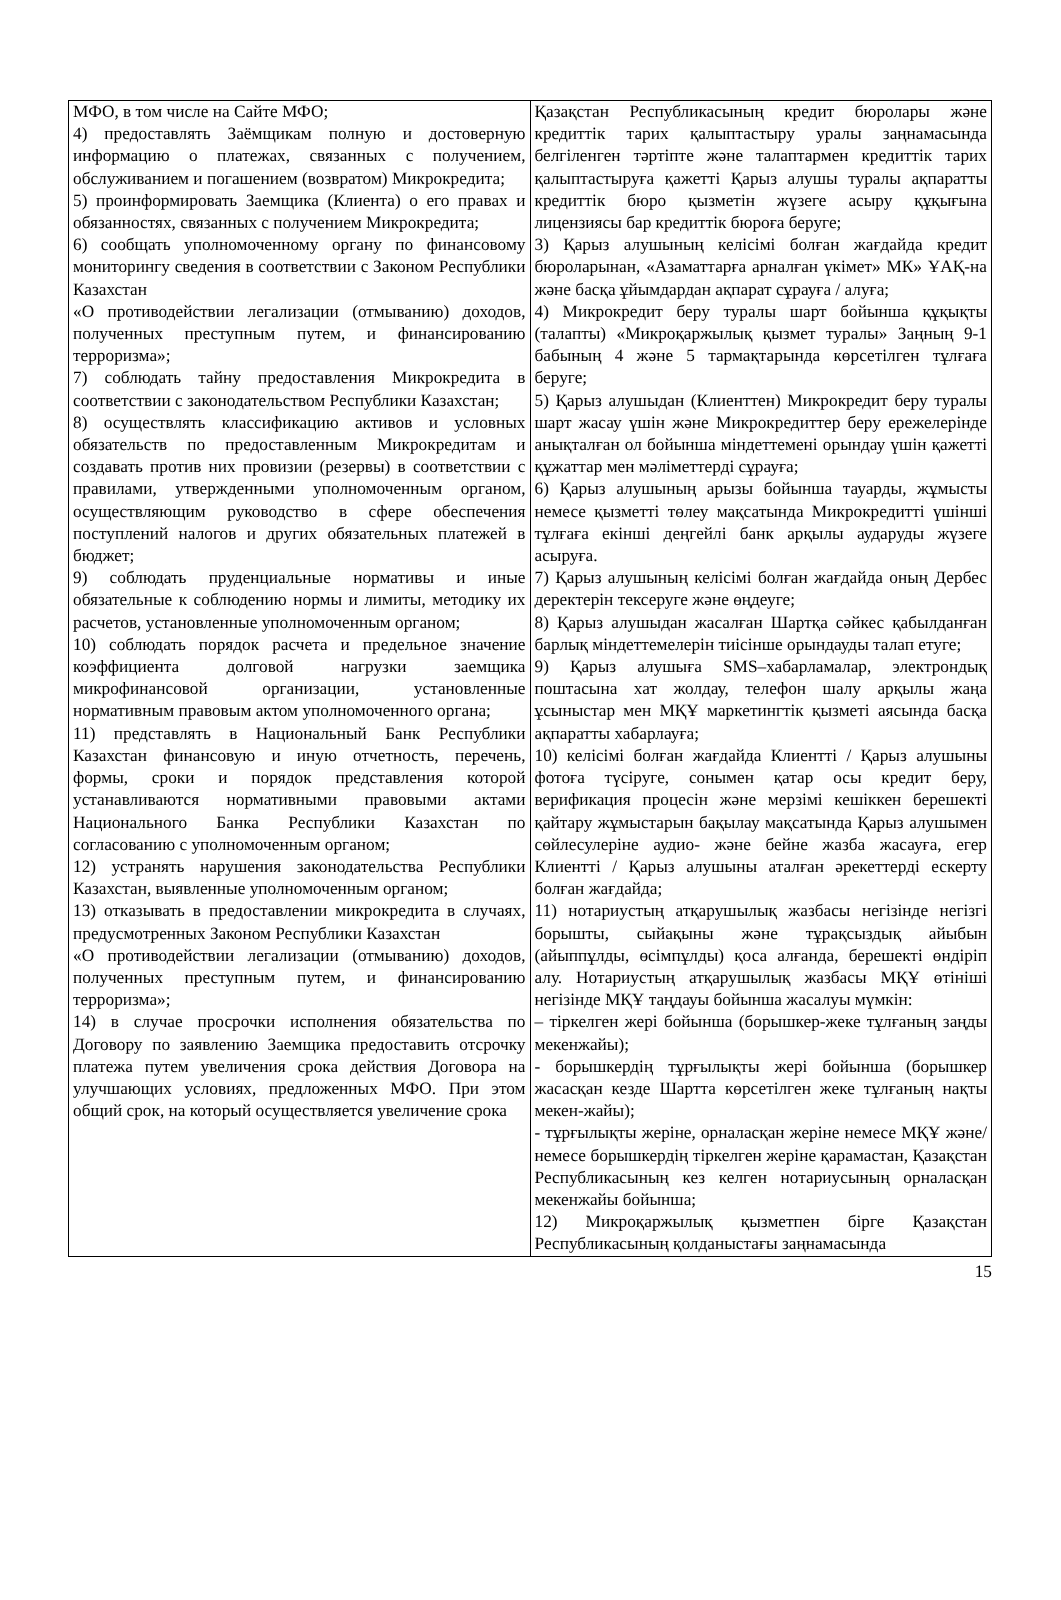| МФО, в том числе на Сайте МФО; 4) предоставлять Заёмщикам полную и достоверную информацию о платежах, связанных с получением, обслуживанием и погашением (возвратом) Микрокредита; 5) проинформировать Заемщика (Клиента) о его правах и обязанностях, связанных с получением Микрокредита; 6) сообщать уполномоченному органу по финансовому мониторингу сведения в соответствии с Законом Республики Казахстан «О противодействии легализации (отмыванию) доходов, полученных преступным путем, и финансированию терроризма»; 7) соблюдать тайну предоставления Микрокредита в соответствии с законодательством Республики Казахстан; 8) осуществлять классификацию активов и условных обязательств по предоставленным Микрокредитам и создавать против них провизии (резервы) в соответствии с правилами, утвержденными уполномоченным органом, осуществляющим руководство в сфере обеспечения поступлений налогов и других обязательных платежей в бюджет; 9) соблюдать пруденциальные нормативы и иные обязательные к соблюдению нормы и лимиты, методику их расчетов, установленные уполномоченным органом; 10) соблюдать порядок расчета и предельное значение коэффициента долговой нагрузки заемщика микрофинансовой организации, установленные нормативным правовым актом уполномоченного органа; 11) представлять в Национальный Банк Республики Казахстан финансовую и иную отчетность, перечень, формы, сроки и порядок представления которой устанавливаются нормативными правовыми актами Национального Банка Республики Казахстан по согласованию с уполномоченным органом; 12) устранять нарушения законодательства Республики Казахстан, выявленные уполномоченным органом; 13) отказывать в предоставлении микрокредита в случаях, предусмотренных Законом Республики Казахстан «О противодействии легализации (отмыванию) доходов, полученных преступным путем, и финансированию терроризма»; 14) в случае просрочки исполнения обязательства по Договору по заявлению Заемщика предоставить отсрочку платежа путем увеличения срока действия Договора на улучшающих условиях, предложенных МФО. При этом общий срок, на который осуществляется увеличение срока | Қазақстан Республикасының кредит бюролары және кредиттік тарих қалыптастыру уралы заңнамасында белгіленген тәртіпте және талаптармен кредиттік тарих қалыптастыруға қажетті Қарыз алушы туралы ақпаратты кредиттік бюро қызметін жүзеге асыру құқығына лицензиясы бар кредиттік бюроға беруге; 3) Қарыз алушының келісімі болған жағдайда кредит бюроларынан, «Азаматтарға арналған үкімет» МК» ҰАҚ-на және басқа ұйымдардан ақпарат сұрауға / алуға; 4) Микрокредит беру туралы шарт бойынша құқықты (талапты) «Микроқаржылық қызмет туралы» Заңның 9-1 бабының 4 және 5 тармақтарында көрсетілген тұлғаға беруге; 5) Қарыз алушыдан (Клиенттен) Микрокредит беру туралы шарт жасау үшін және Микрокредиттер беру ережелерінде анықталған ол бойынша міндеттемені орындау үшін қажетті құжаттар мен мәліметтерді сұрауға; 6) Қарыз алушының арызы бойынша тауарды, жұмысты немесе қызметті төлеу мақсатында Микрокредитті үшінші тұлғаға екінші деңгейлі банк арқылы аударуды жүзеге асыруға. 7) Қарыз алушының келісімі болған жағдайда оның Дербес деректерін тексеруге және өңдеуге; 8) Қарыз алушыдан жасалған Шартқа сәйкес қабылданған барлық міндеттемелерін тиісінше орындауды талап етуге; 9) Қарыз алушыға SMS–хабарламалар, электрондық поштасына хат жолдау, телефон шалу арқылы жаңа ұсыныстар мен МҚҰ маркетингтік қызметі аясында басқа ақпаратты хабарлауға; 10) келісімі болған жағдайда Клиентті / Қарыз алушыны фотоға түсіруге, сонымен қатар осы кредит беру, верификация процесін және мерзімі кешіккен берешекті қайтару жұмыстарын бақылау мақсатында Қарыз алушымен сөйлесулеріне аудио- және бейне жазба жасауға, егер Клиентті / Қарыз алушыны аталған әрекеттерді ескерту болған жағдайда; 11) нотариустың атқарушылық жазбасы негізінде негізгі борышты, сыйақыны және тұрақсыздық айыбын (айыппұлды, өсімпұлды) қоса алғанда, берешекті өндіріп алу. Нотариустың атқарушылық жазбасы МҚҰ өтініші негізінде МҚҰ таңдауы бойынша жасалуы мүмкін: – тіркелген жері бойынша (борышкер-жеке тұлғаның заңды мекенжайы); - борышкердің тұрғылықты жері бойынша (борышкер жасасқан кезде Шартта көрсетілген жеке тұлғаның нақты мекен-жайы); - тұрғылықты жеріне, орналасқан жеріне немесе МҚҰ және/немесе борышкердің тіркелген жеріне қарамастан, Қазақстан Республикасының кез келген нотариусының орналасқан мекенжайы бойынша; 12) Микроқаржылық қызметпен бірге Қазақстан Республикасының қолданыстағы заңнамасында |
15